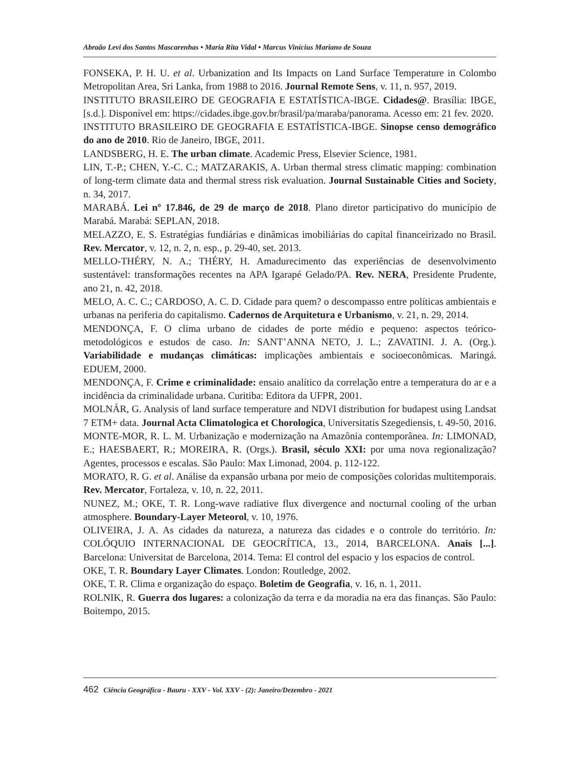Abraão Levi dos Santos Mascarenhas • Maria Rita Vidal • Marcus Vinícius Mariano de Souza
FONSEKA, P. H. U. et al. Urbanization and Its Impacts on Land Surface Temperature in Colombo Metropolitan Area, Sri Lanka, from 1988 to 2016. Journal Remote Sens, v. 11, n. 957, 2019.
INSTITUTO BRASILEIRO DE GEOGRAFIA E ESTATÍSTICA-IBGE. Cidades@. Brasília: IBGE, [s.d.]. Disponível em: https://cidades.ibge.gov.br/brasil/pa/maraba/panorama. Acesso em: 21 fev. 2020.
INSTITUTO BRASILEIRO DE GEOGRAFIA E ESTATÍSTICA-IBGE. Sinopse censo demográfico do ano de 2010. Rio de Janeiro, IBGE, 2011.
LANDSBERG, H. E. The urban climate. Academic Press, Elsevier Science, 1981.
LIN, T.-P.; CHEN, Y.-C. C.; MATZARAKIS, A. Urban thermal stress climatic mapping: combination of long-term climate data and thermal stress risk evaluation. Journal Sustainable Cities and Society, n. 34, 2017.
MARABÁ. Lei nº 17.846, de 29 de março de 2018. Plano diretor participativo do município de Marabá. Marabá: SEPLAN, 2018.
MELAZZO, E. S. Estratégias fundiárias e dinâmicas imobiliárias do capital financeirizado no Brasil. Rev. Mercator, v. 12, n. 2, n. esp., p. 29-40, set. 2013.
MELLO-THÉRY, N. A.; THÉRY, H. Amadurecimento das experiências de desenvolvimento sustentável: transformações recentes na APA Igarapé Gelado/PA. Rev. NERA, Presidente Prudente, ano 21, n. 42, 2018.
MELO, A. C. C.; CARDOSO, A. C. D. Cidade para quem? o descompasso entre políticas ambientais e urbanas na periferia do capitalismo. Cadernos de Arquitetura e Urbanismo, v. 21, n. 29, 2014.
MENDONÇA, F. O clima urbano de cidades de porte médio e pequeno: aspectos teórico-metodológicos e estudos de caso. In: SANT’ANNA NETO, J. L.; ZAVATINI. J. A. (Org.). Variabilidade e mudanças climáticas: implicações ambientais e socioeconômicas. Maringá. EDUEM, 2000.
MENDONÇA, F. Crime e criminalidade: ensaio analítico da correlação entre a temperatura do ar e a incidência da criminalidade urbana. Curitiba: Editora da UFPR, 2001.
MOLNÁR, G. Analysis of land surface temperature and NDVI distribution for budapest using Landsat 7 ETM+ data. Journal Acta Climatologica et Chorologica, Universitatis Szegediensis, t. 49-50, 2016.
MONTE-MOR, R. L. M. Urbanização e modernização na Amazônia contemporânea. In: LIMONAD, E.; HAESBAERT, R.; MOREIRA, R. (Orgs.). Brasil, século XXI: por uma nova regionalização? Agentes, processos e escalas. São Paulo: Max Limonad, 2004. p. 112-122.
MORATO, R. G. et al. Análise da expansão urbana por meio de composições coloridas multitemporais. Rev. Mercator, Fortaleza, v. 10, n. 22, 2011.
NUNEZ, M.; OKE, T. R. Long-wave radiative flux divergence and nocturnal cooling of the urban atmosphere. Boundary-Layer Meteorol, v. 10, 1976.
OLIVEIRA, J. A. As cidades da natureza, a natureza das cidades e o controle do território. In: COLÓQUIO INTERNACIONAL DE GEOCRÍTICA, 13., 2014, BARCELONA. Anais [...]. Barcelona: Universitat de Barcelona, 2014. Tema: El control del espacio y los espacios de control.
OKE, T. R. Boundary Layer Climates. London: Routledge, 2002.
OKE, T. R. Clima e organização do espaço. Boletim de Geografia, v. 16, n. 1, 2011.
ROLNIK, R. Guerra dos lugares: a colonização da terra e da moradia na era das finanças. São Paulo: Boitempo, 2015.
462 Ciência Geográfica - Bauru - XXV - Vol. XXV - (2): Janeiro/Dezembro - 2021